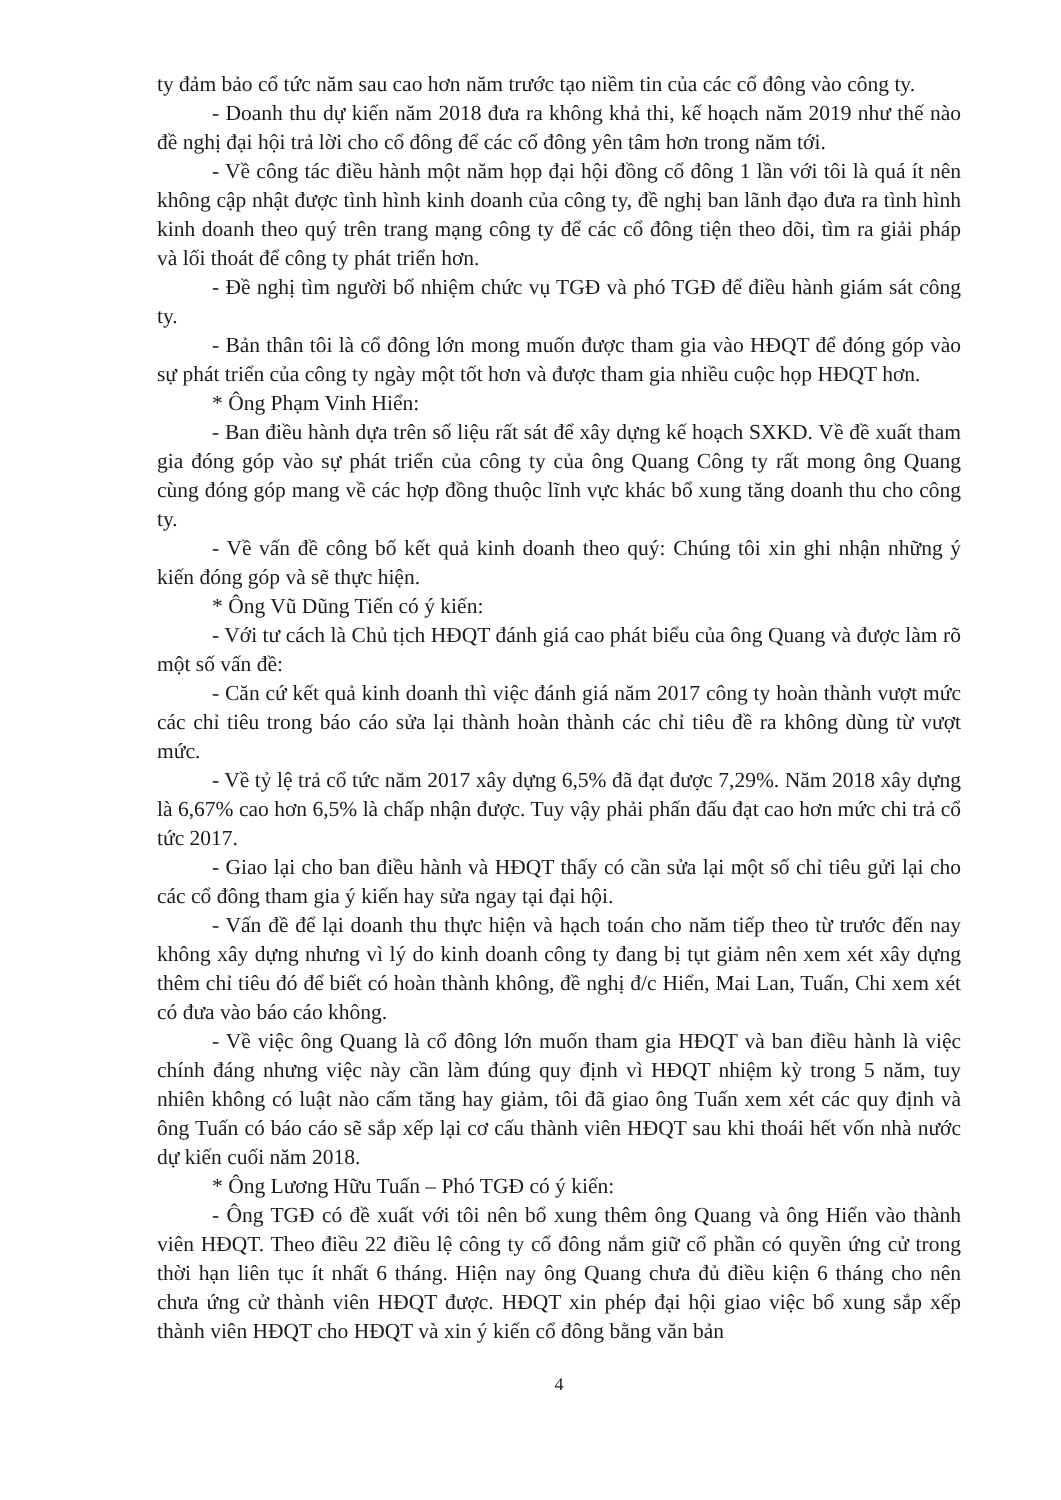ty đảm bảo cổ tức năm sau cao hơn năm trước tạo niềm tin của các cổ đông vào công ty.
- Doanh thu dự kiến năm 2018 đưa ra không khả thi, kế hoạch năm 2019 như thế nào đề nghị đại hội trả lời cho cổ đông để các cổ đông yên tâm hơn trong năm tới.
- Về công tác điều hành một năm họp đại hội đồng cổ đông 1 lần với tôi là quá ít nên không cập nhật được tình hình kinh doanh của công ty, đề nghị ban lãnh đạo đưa ra tình hình kinh doanh theo quý trên trang mạng công ty để các cổ đông tiện theo dõi, tìm ra giải pháp và lối thoát để công ty phát triển hơn.
- Đề nghị tìm người bổ nhiệm chức vụ TGĐ và phó TGĐ để điều hành giám sát công ty.
- Bản thân tôi là cổ đông lớn mong muốn được tham gia vào HĐQT để đóng góp vào sự phát triển của công ty ngày một tốt hơn và được tham gia nhiều cuộc họp HĐQT hơn.
* Ông Phạm Vinh Hiển:
- Ban điều hành dựa trên số liệu rất sát để xây dựng kế hoạch SXKD. Về đề xuất tham gia đóng góp vào sự phát triển của công ty của ông Quang Công ty rất mong ông Quang cùng đóng góp mang về các hợp đồng thuộc lĩnh vực khác bổ xung tăng doanh thu cho công ty.
- Về vấn đề công bố kết quả kinh doanh theo quý: Chúng tôi xin ghi nhận những ý kiến đóng góp và sẽ thực hiện.
* Ông Vũ Dũng Tiến có ý kiến:
- Với tư cách là Chủ tịch HĐQT đánh giá cao phát biểu của ông Quang và được làm rõ một số vấn đề:
- Căn cứ kết quả kinh doanh thì việc đánh giá năm 2017 công ty hoàn thành vượt mức các chỉ tiêu trong báo cáo sửa lại thành hoàn thành các chỉ tiêu đề ra không dùng từ vượt mức.
- Về tỷ lệ trả cổ tức năm 2017 xây dựng 6,5% đã đạt được 7,29%. Năm 2018 xây dựng là 6,67% cao hơn 6,5% là chấp nhận được. Tuy vậy phải phấn đấu đạt cao hơn mức chi trả cổ tức 2017.
- Giao lại cho ban điều hành và HĐQT thấy có cần sửa lại một số chỉ tiêu gửi lại cho các cổ đông tham gia ý kiến hay sửa ngay tại đại hội.
- Vấn đề để lại doanh thu thực hiện và hạch toán cho năm tiếp theo từ trước đến nay không xây dựng nhưng vì lý do kinh doanh công ty đang bị tụt giảm nên xem xét xây dựng thêm chỉ tiêu đó để biết có hoàn thành không, đề nghị đ/c Hiển, Mai Lan, Tuấn, Chi xem xét có đưa vào báo cáo không.
- Về việc ông Quang là cổ đông lớn muốn tham gia HĐQT và ban điều hành là việc chính đáng nhưng việc này cần làm đúng quy định vì HĐQT nhiệm kỳ trong 5 năm, tuy nhiên không có luật nào cấm tăng hay giảm, tôi đã giao ông Tuấn xem xét các quy định và ông Tuấn có báo cáo sẽ sắp xếp lại cơ cấu thành viên HĐQT sau khi thoái hết vốn nhà nước dự kiến cuối năm 2018.
* Ông Lương Hữu Tuấn – Phó TGĐ có ý kiến:
- Ông TGĐ có đề xuất với tôi nên bổ xung thêm ông Quang và ông Hiển vào thành viên HĐQT. Theo điều 22 điều lệ công ty cổ đông nắm giữ cổ phần có quyền ứng cử trong thời hạn liên tục ít nhất 6 tháng. Hiện nay ông Quang chưa đủ điều kiện 6 tháng cho nên chưa ứng cử thành viên HĐQT được. HĐQT xin phép đại hội giao việc bổ xung sắp xếp thành viên HĐQT cho HĐQT và xin ý kiến cổ đông bằng văn bản
4